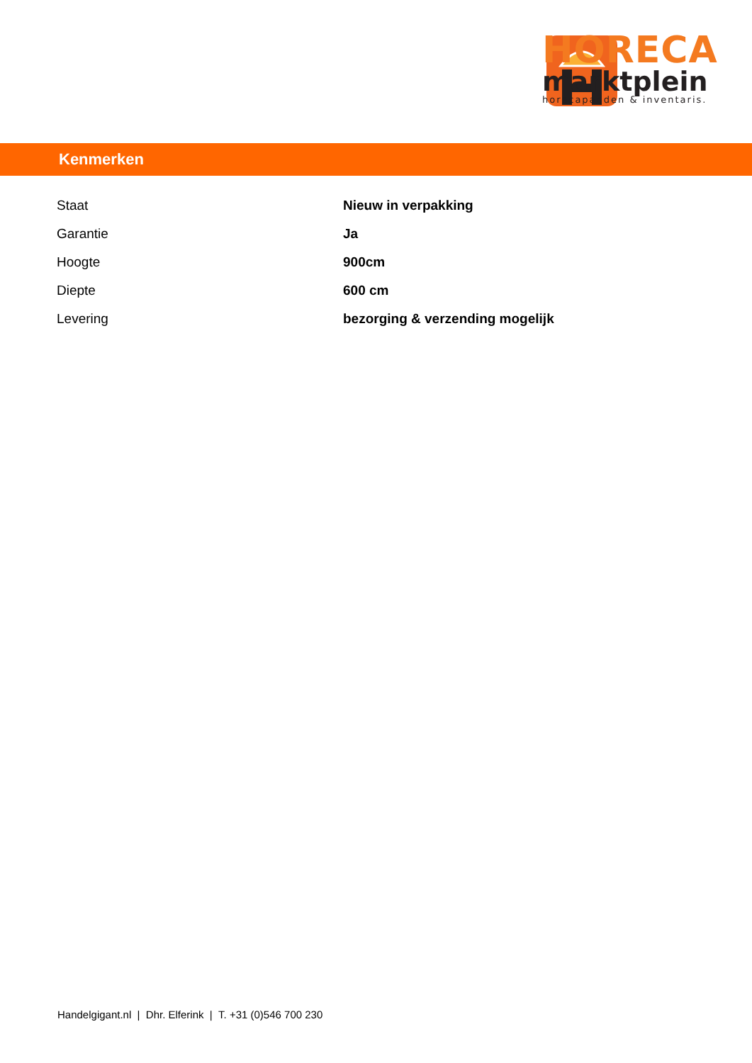HORECA
marktplein
horecapanden & inventaris.
Kenmerken
| Staat | Nieuw in verpakking |
| Garantie | Ja |
| Hoogte | 900cm |
| Diepte | 600 cm |
| Levering | bezorging & verzending mogelijk |
Handelgigant.nl | Dhr. Elferink | T. +31 (0)546 700 230